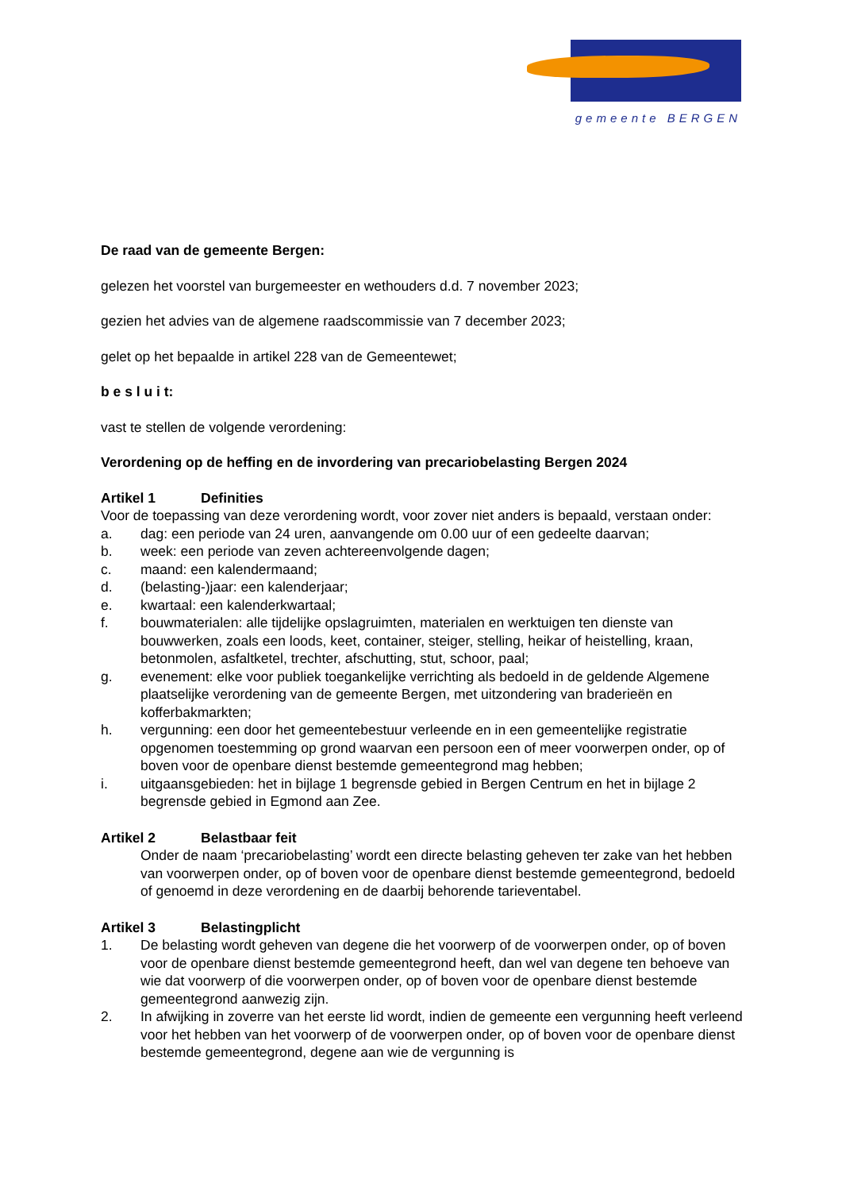gemeente BERGEN
De raad van de gemeente Bergen:
gelezen het voorstel van burgemeester en wethouders d.d. 7 november 2023;
gezien het advies van de algemene raadscommissie van 7 december 2023;
gelet op het bepaalde in artikel 228 van de Gemeentewet;
b e s l u i t:
vast te stellen de volgende verordening:
Verordening op de heffing en de invordering van precariobelasting Bergen 2024
Artikel 1 Definities
Voor de toepassing van deze verordening wordt, voor zover niet anders is bepaald, verstaan onder:
a. dag: een periode van 24 uren, aanvangende om 0.00 uur of een gedeelte daarvan;
b. week: een periode van zeven achtereenvolgende dagen;
c. maand: een kalendermaand;
d. (belasting-)jaar: een kalenderjaar;
e. kwartaal: een kalenderkwartaal;
f. bouwmaterialen: alle tijdelijke opslagruimten, materialen en werktuigen ten dienste van bouwwerken, zoals een loods, keet, container, steiger, stelling, heikar of heistelling, kraan, betonmolen, asfaltketel, trechter, afschutting, stut, schoor, paal;
g. evenement: elke voor publiek toegankelijke verrichting als bedoeld in de geldende Algemene plaatselijke verordening van de gemeente Bergen, met uitzondering van braderieën en kofferbakmarkten;
h. vergunning: een door het gemeentebestuur verleende en in een gemeentelijke registratie opgenomen toestemming op grond waarvan een persoon een of meer voorwerpen onder, op of boven voor de openbare dienst bestemde gemeentegrond mag hebben;
i. uitgaansgebieden: het in bijlage 1 begrensde gebied in Bergen Centrum en het in bijlage 2 begrensde gebied in Egmond aan Zee.
Artikel 2 Belastbaar feit
Onder de naam ‘precariobelasting’ wordt een directe belasting geheven ter zake van het hebben van voorwerpen onder, op of boven voor de openbare dienst bestemde gemeentegrond, bedoeld of genoemd in deze verordening en de daarbij behorende tarieventabel.
Artikel 3 Belastingplicht
1. De belasting wordt geheven van degene die het voorwerp of de voorwerpen onder, op of boven voor de openbare dienst bestemde gemeentegrond heeft, dan wel van degene ten behoeve van wie dat voorwerp of die voorwerpen onder, op of boven voor de openbare dienst bestemde gemeentegrond aanwezig zijn.
2. In afwijking in zoverre van het eerste lid wordt, indien de gemeente een vergunning heeft verleend voor het hebben van het voorwerp of de voorwerpen onder, op of boven voor de openbare dienst bestemde gemeentegrond, degene aan wie de vergunning is